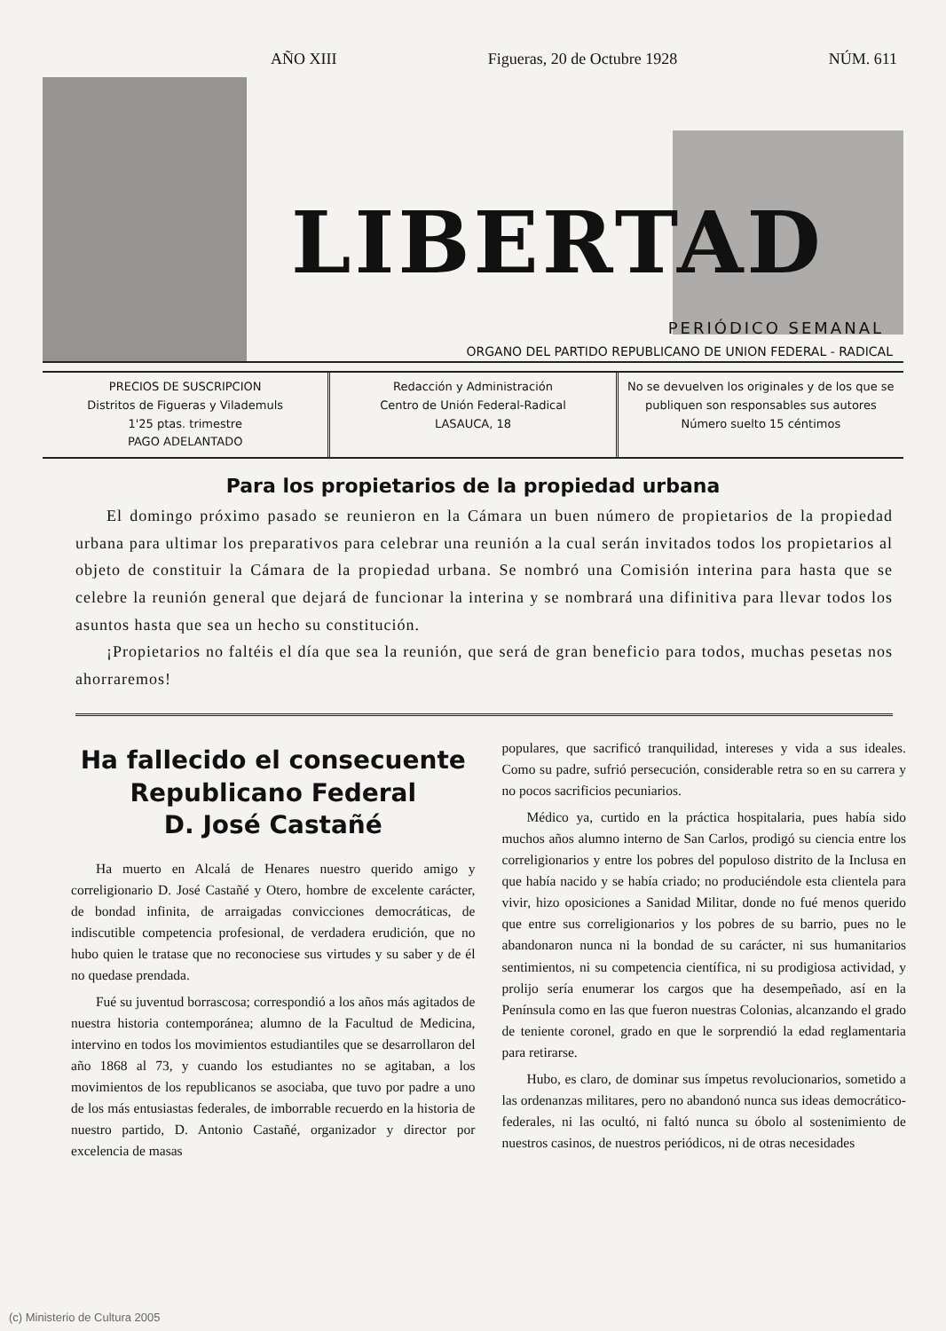AÑO XIII Figueras, 20 de Octubre 1928 NÚM. 611
LIBERTAD
PERIÓDICO SEMANAL
ORGANO DEL PARTIDO REPUBLICANO DE UNION FEDERAL - RADICAL
PRECIOS DE SUSCRIPCION
Distritos de Figueras y Vilademuls
1'25 ptas. trimestre
PAGO ADELANTADO
Redacción y Administración
Centro de Unión Federal-Radical
LASAUCA, 18
No se devuelven los originales y de los que se publiquen son responsables sus autores
Número suelto 15 céntimos
Para los propietarios de la propiedad urbana
El domingo próximo pasado se reunieron en la Cámara un buen número de propietarios de la propiedad urbana para ultimar los preparativos para celebrar una reunión a la cual serán invitados todos los propietarios al objeto de constituir la Cámara de la propiedad urbana. Se nombró una Comisión interina para hasta que se celebre la reunión general que dejará de funcionar la interina y se nombrará una difinitiva para llevar todos los asuntos hasta que sea un hecho su constitución.
¡Propietarios no faltéis el día que sea la reunión, que será de gran beneficio para todos, muchas pesetas nos ahorraremos!
Ha fallecido el consecuente Republicano Federal
D. José Castañé
Ha muerto en Alcalá de Henares nuestro querido amigo y correligionario D. José Castañé y Otero, hombre de excelente carácter, de bondad infinita, de arraigadas convicciones democráticas, de indiscutible competencia profesional, de verdadera erudición, que no hubo quien le tratase que no reconociese sus virtudes y su saber y de él no quedase prendada.
Fué su juventud borrascosa; correspondió a los años más agitados de nuestra historia contemporánea; alumno de la Facultud de Medicina, intervino en todos los movimientos estudiantiles que se desarrollaron del año 1868 al 73, y cuando los estudiantes no se agitaban, a los movimientos de los republicanos se asociaba, que tuvo por padre a uno de los más entusiastas federales, de imborrable recuerdo en la historia de nuestro partido, D. Antonio Castañé, organizador y director por excelencia de masas
populares, que sacrificó tranquilidad, intereses y vida a sus ideales. Como su padre, sufrió persecución, considerable retra so en su carrera y no pocos sacrificios pecuniarios.
Médico ya, curtido en la práctica hospitalaria, pues había sido muchos años alumno interno de San Carlos, prodigó su ciencia entre los correligionarios y entre los pobres del populoso distrito de la Inclusa en que había nacido y se había criado; no produciéndole esta clientela para vivir, hizo oposiciones a Sanidad Militar, donde no fué menos querido que entre sus correligionarios y los pobres de su barrio, pues no le abandonaron nunca ni la bondad de su carácter, ni sus humanitarios sentimientos, ni su competencia científica, ni su prodigiosa actividad, y prolijo sería enumerar los cargos que ha desempeñado, así en la Península como en las que fueron nuestras Colonias, alcanzando el grado de teniente coronel, grado en que le sorprendió la edad reglamentaria para retirarse.
Hubo, es claro, de dominar sus ímpetus revolucionarios, sometido a las ordenanzas militares, pero no abandonó nunca sus ideas democrático-federales, ni las ocultó, ni faltó nunca su óbolo al sostenimiento de nuestros casinos, de nuestros periódicos, ni de otras necesidades
(c) Ministerio de Cultura 2005